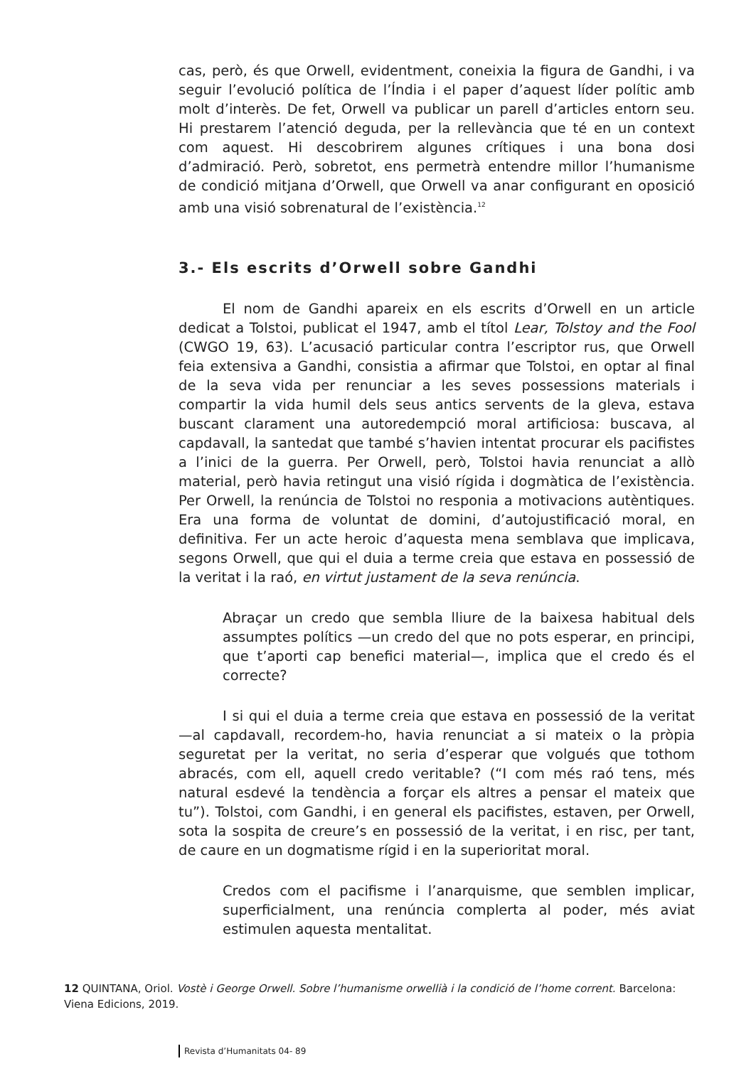cas, però, és que Orwell, evidentment, coneixia la figura de Gandhi, i va seguir l’evolució política de l’Índia i el paper d’aquest líder polític amb molt d’interès. De fet, Orwell va publicar un parell d’articles entorn seu. Hi prestarem l’atenció deguda, per la rellevància que té en un context com aquest. Hi descobrirem algunes crítiques i una bona dosi d’admiració. Però, sobretot, ens permetrà entendre millor l’humanisme de condició mitjana d’Orwell, que Orwell va anar configurant en oposició amb una visió sobrenatural de l’existència.<sup>12</sup>
3.- Els escrits d’Orwell sobre Gandhi
El nom de Gandhi apareix en els escrits d’Orwell en un article dedicat a Tolstoi, publicat el 1947, amb el títol Lear, Tolstoy and the Fool (CWGO 19, 63). L’acusació particular contra l’escriptor rus, que Orwell feia extensiva a Gandhi, consistia a afirmar que Tolstoi, en optar al final de la seva vida per renunciar a les seves possessions materials i compartir la vida humil dels seus antics servents de la gleva, estava buscant clarament una autoredempció moral artificiosa: buscava, al capdavall, la santedat que també s’havien intentat procurar els pacifistes a l’inici de la guerra. Per Orwell, però, Tolstoi havia renunciat a allò material, però havia retingut una visió rígida i dogmàtica de l’existència. Per Orwell, la renúncia de Tolstoi no responia a motivacions autèntiques. Era una forma de voluntat de domini, d’autojustificació moral, en definitiva. Fer un acte heroic d’aquesta mena semblava que implicava, segons Orwell, que qui el duia a terme creia que estava en possessió de la veritat i la raó, en virtut justament de la seva renúncia.
Abraçar un credo que sembla lliure de la baixesa habitual dels assumptes polítics —un credo del que no pots esperar, en principi, que t’aporti cap benefici material—, implica que el credo és el correcte?
I si qui el duia a terme creia que estava en possessió de la veritat —al capdavall, recordem-ho, havia renunciat a si mateix o la pròpia seguretat per la veritat, no seria d’esperar que volgués que tothom abracés, com ell, aquell credo veritable? (“I com més raó tens, més natural esdevé la tendència a forçar els altres a pensar el mateix que tu”). Tolstoi, com Gandhi, i en general els pacifistes, estaven, per Orwell, sota la sospita de creure’s en possessió de la veritat, i en risc, per tant, de caure en un dogmatisme rígid i en la superioritat moral.
Credos com el pacifisme i l’anarquisme, que semblen implicar, superficialment, una renúncia complerta al poder, més aviat estimulen aquesta mentalitat.
12 QUINTANA, Oriol. Vostè i George Orwell. Sobre l’humanisme orwellià i la condició de l’home corrent. Barcelona: Viena Edicions, 2019.
Revista d’Humanitats 04- 89